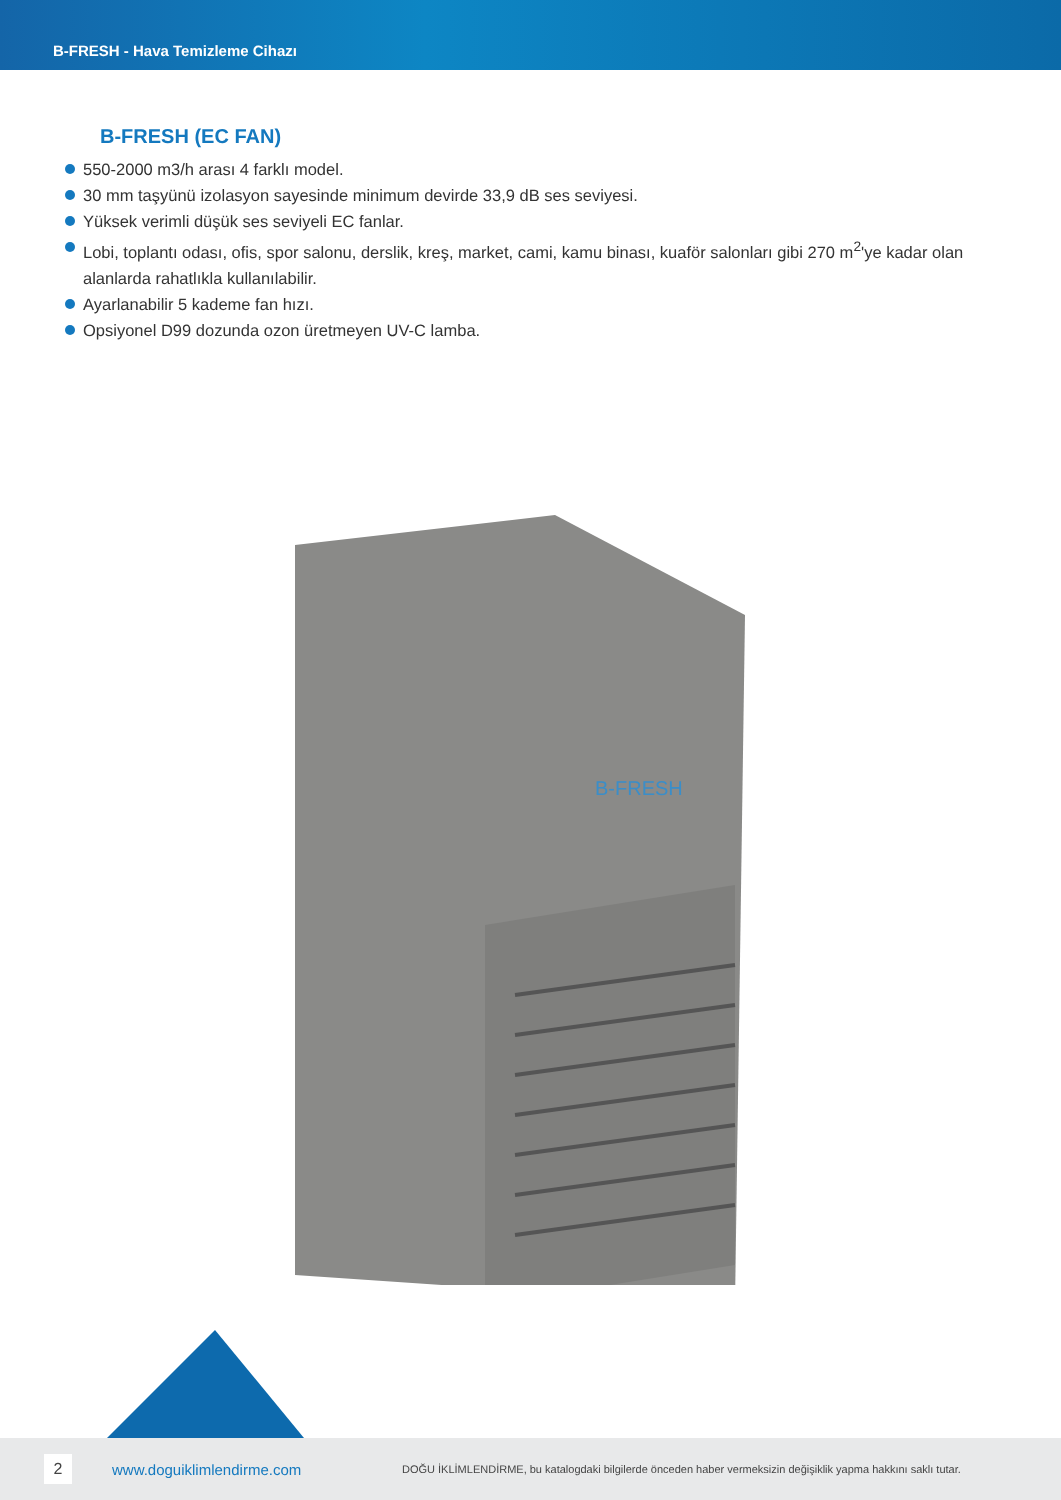B-FRESH - Hava Temizleme Cihazı
B-FRESH (EC FAN)
550-2000 m3/h arası 4 farklı model.
30 mm taşyünü izolasyon sayesinde minimum devirde 33,9 dB ses seviyesi.
Yüksek verimli düşük ses seviyeli EC fanlar.
Lobi, toplantı odası, ofis, spor salonu, derslik, kreş, market, cami, kamu binası, kuaför salonları gibi 270 m<sup>2</sup>'ye kadar olan alanlarda rahatlıkla kullanılabilir.
Ayarlanabilir 5 kademe fan hızı.
Opsiyonel D99 dozunda ozon üretmeyen UV-C lamba.
B-FRESH
2
www.doguiklimlendirme.com
DOĞU İKLİMLENDİRME, bu katalogdaki bilgilerde önceden haber vermeksizin değişiklik yapma hakkını saklı tutar.